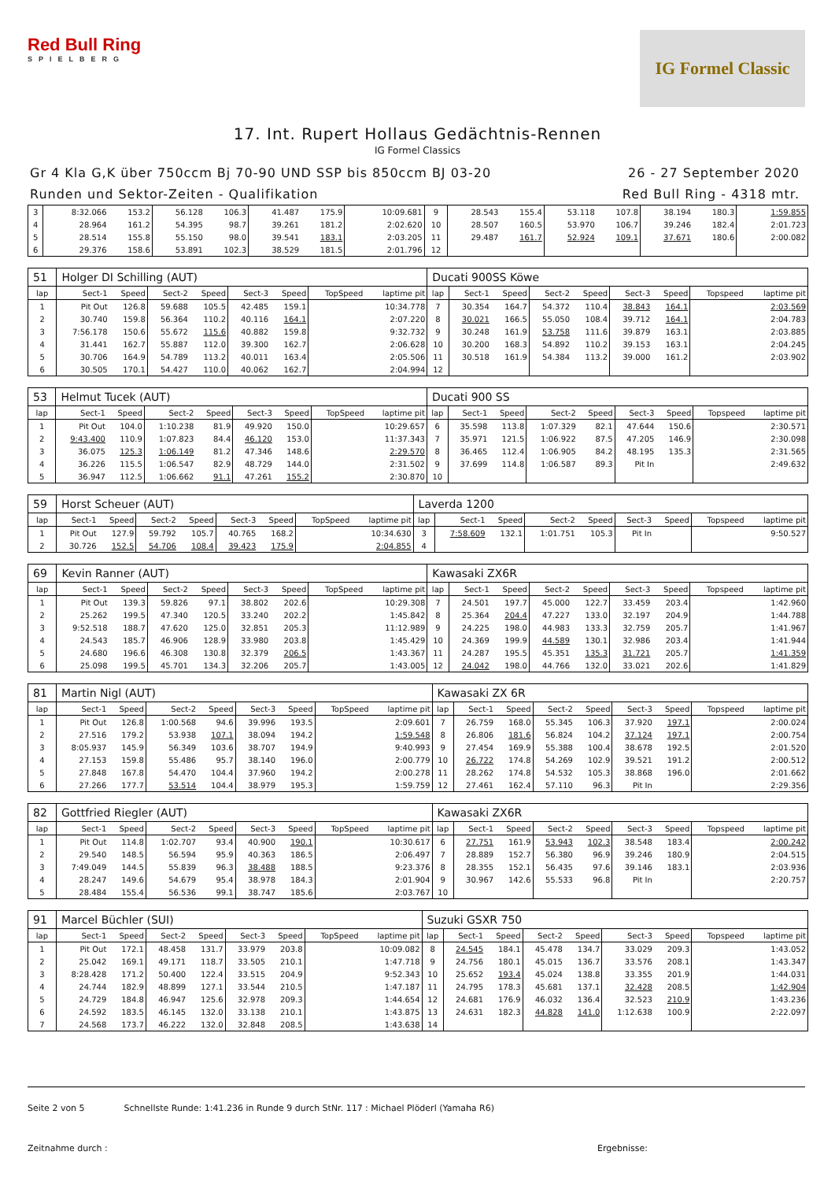Red Bull Ring
SPIELBERG
IG Formel Classic
17. Int. Rupert Hollaus Gedächtnis-Rennen
IG Formel Classics
Gr 4 Kla G,K über 750ccm Bj 70-90 UND SSP bis 850ccm BJ 03-20
Runden und Sektor-Zeiten - Qualifikation
26 - 27 September 2020
Red Bull Ring - 4318 mtr.
| 3 | 8:32.066 | 153.2 | 56.128 | 106.3 | 41.487 | 175.9 | | 10:09.681 | 9 | 28.543 | 155.4 | 53.118 | 107.8 | 38.194 | 180.3 | | 1:59.855 |
| 4 | 28.964 | 161.2 | 54.395 | 98.7 | 39.261 | 181.2 | | 2:02.620 | 10 | 28.507 | 160.5 | 53.970 | 106.7 | 39.246 | 182.4 | | 2:01.723 |
| 5 | 28.514 | 155.8 | 55.150 | 98.0 | 39.541 | 183.1 | | 2:03.205 | 11 | 29.487 | 161.7 | 52.924 | 109.1 | 37.671 | 180.6 | | 2:00.082 |
| 6 | 29.376 | 158.6 | 53.891 | 102.3 | 38.529 | 181.5 | | 2:01.796 | 12 | | | | | | | | |
| 51 | Holger DI Schilling (AUT) | | | | | | | | Ducati 900SS Köwe | | | | | | | | |
| lap | Sect-1 | Speed | Sect-2 | Speed | Sect-3 | Speed | TopSpeed | laptime pit | lap | Sect-1 | Speed | Sect-2 | Speed | Sect-3 | Speed | Topspeed | laptime pit |
| 1 | Pit Out | 126.8 | 59.688 | 105.5 | 42.485 | 159.1 | | 10:34.778 | 7 | 30.354 | 164.7 | 54.372 | 110.4 | 38.843 | 164.1 | | 2:03.569 |
| 2 | 30.740 | 159.8 | 56.364 | 110.2 | 40.116 | 164.1 | | 2:07.220 | 8 | 30.021 | 166.5 | 55.050 | 108.4 | 39.712 | 164.1 | | 2:04.783 |
| 3 | 7:56.178 | 150.6 | 55.672 | 115.6 | 40.882 | 159.8 | | 9:32.732 | 9 | 30.248 | 161.9 | 53.758 | 111.6 | 39.879 | 163.1 | | 2:03.885 |
| 4 | 31.441 | 162.7 | 55.887 | 112.0 | 39.300 | 162.7 | | 2:06.628 | 10 | 30.200 | 168.3 | 54.892 | 110.2 | 39.153 | 163.1 | | 2:04.245 |
| 5 | 30.706 | 164.9 | 54.789 | 113.2 | 40.011 | 163.4 | | 2:05.506 | 11 | 30.518 | 161.9 | 54.384 | 113.2 | 39.000 | 161.2 | | 2:03.902 |
| 6 | 30.505 | 170.1 | 54.427 | 110.0 | 40.062 | 162.7 | | 2:04.994 | 12 | | | | | | | | |
| 53 | Helmut Tucek (AUT) | | | | | | | | Ducati 900 SS | | | | | | | | |
| lap | Sect-1 | Speed | Sect-2 | Speed | Sect-3 | Speed | TopSpeed | laptime pit | lap | Sect-1 | Speed | Sect-2 | Speed | Sect-3 | Speed | Topspeed | laptime pit |
| 1 | Pit Out | 104.0 | 1:10.238 | 81.9 | 49.920 | 150.0 | | 10:29.657 | 6 | 35.598 | 113.8 | 1:07.329 | 82.1 | 47.644 | 150.6 | | 2:30.571 |
| 2 | 9:43.400 | 110.9 | 1:07.823 | 84.4 | 46.120 | 153.0 | | 11:37.343 | 7 | 35.971 | 121.5 | 1:06.922 | 87.5 | 47.205 | 146.9 | | 2:30.098 |
| 3 | 36.075 | 125.3 | 1:06.149 | 81.2 | 47.346 | 148.6 | | 2:29.570 | 8 | 36.465 | 112.4 | 1:06.905 | 84.2 | 48.195 | 135.3 | | 2:31.565 |
| 4 | 36.226 | 115.5 | 1:06.547 | 82.9 | 48.729 | 144.0 | | 2:31.502 | 9 | 37.699 | 114.8 | 1:06.587 | 89.3 | Pit In | | | 2:49.632 |
| 5 | 36.947 | 112.5 | 1:06.662 | 91.1 | 47.261 | 155.2 | | 2:30.870 | 10 | | | | | | | | |
| 59 | Horst Scheuer (AUT) | | | | | | | | Laverda 1200 | | | | | | | | |
| lap | Sect-1 | Speed | Sect-2 | Speed | Sect-3 | Speed | TopSpeed | laptime pit | lap | Sect-1 | Speed | Sect-2 | Speed | Sect-3 | Speed | Topspeed | laptime pit |
| 1 | Pit Out | 127.9 | 59.792 | 105.7 | 40.765 | 168.2 | | 10:34.630 | 3 | 7:58.609 | 132.1 | 1:01.751 | 105.3 | Pit In | | | 9:50.527 |
| 2 | 30.726 | 152.5 | 54.706 | 108.4 | 39.423 | 175.9 | | 2:04.855 | 4 | | | | | | | | |
| 69 | Kevin Ranner (AUT) | | | | | | | | Kawasaki ZX6R | | | | | | | | |
| lap | Sect-1 | Speed | Sect-2 | Speed | Sect-3 | Speed | TopSpeed | laptime pit | lap | Sect-1 | Speed | Sect-2 | Speed | Sect-3 | Speed | Topspeed | laptime pit |
| 1 | Pit Out | 139.3 | 59.826 | 97.1 | 38.802 | 202.6 | | 10:29.308 | 7 | 24.501 | 197.7 | 45.000 | 122.7 | 33.459 | 203.4 | | 1:42.960 |
| 2 | 25.262 | 199.5 | 47.340 | 120.5 | 33.240 | 202.2 | | 1:45.842 | 8 | 25.364 | 204.4 | 47.227 | 133.0 | 32.197 | 204.9 | | 1:44.788 |
| 3 | 9:52.518 | 188.7 | 47.620 | 125.0 | 32.851 | 205.3 | | 11:12.989 | 9 | 24.225 | 198.0 | 44.983 | 133.3 | 32.759 | 205.7 | | 1:41.967 |
| 4 | 24.543 | 185.7 | 46.906 | 128.9 | 33.980 | 203.8 | | 1:45.429 | 10 | 24.369 | 199.9 | 44.589 | 130.1 | 32.986 | 203.4 | | 1:41.944 |
| 5 | 24.680 | 196.6 | 46.308 | 130.8 | 32.379 | 206.5 | | 1:43.367 | 11 | 24.287 | 195.5 | 45.351 | 135.3 | 31.721 | 205.7 | | 1:41.359 |
| 6 | 25.098 | 199.5 | 45.701 | 134.3 | 32.206 | 205.7 | | 1:43.005 | 12 | 24.042 | 198.0 | 44.766 | 132.0 | 33.021 | 202.6 | | 1:41.829 |
| 81 | Martin Nigl (AUT) | | | | | | | | Kawasaki ZX 6R | | | | | | | | |
| lap | Sect-1 | Speed | Sect-2 | Speed | Sect-3 | Speed | TopSpeed | laptime pit | lap | Sect-1 | Speed | Sect-2 | Speed | Sect-3 | Speed | Topspeed | laptime pit |
| 1 | Pit Out | 126.8 | 1:00.568 | 94.6 | 39.996 | 193.5 | | 2:09.601 | 7 | 26.759 | 168.0 | 55.345 | 106.3 | 37.920 | 197.1 | | 2:00.024 |
| 2 | 27.516 | 179.2 | 53.938 | 107.1 | 38.094 | 194.2 | | 1:59.548 | 8 | 26.806 | 181.6 | 56.824 | 104.2 | 37.124 | 197.1 | | 2:00.754 |
| 3 | 8:05.937 | 145.9 | 56.349 | 103.6 | 38.707 | 194.9 | | 9:40.993 | 9 | 27.454 | 169.9 | 55.388 | 100.4 | 38.678 | 192.5 | | 2:01.520 |
| 4 | 27.153 | 159.8 | 55.486 | 95.7 | 38.140 | 196.0 | | 2:00.779 | 10 | 26.722 | 174.8 | 54.269 | 102.9 | 39.521 | 191.2 | | 2:00.512 |
| 5 | 27.848 | 167.8 | 54.470 | 104.4 | 37.960 | 194.2 | | 2:00.278 | 11 | 28.262 | 174.8 | 54.532 | 105.3 | 38.868 | 196.0 | | 2:01.662 |
| 6 | 27.266 | 177.7 | 53.514 | 104.4 | 38.979 | 195.3 | | 1:59.759 | 12 | 27.461 | 162.4 | 57.110 | 96.3 | Pit In | | | 2:29.356 |
| 82 | Gottfried Riegler (AUT) | | | | | | | | Kawasaki ZX6R | | | | | | | | |
| lap | Sect-1 | Speed | Sect-2 | Speed | Sect-3 | Speed | TopSpeed | laptime pit | lap | Sect-1 | Speed | Sect-2 | Speed | Sect-3 | Speed | Topspeed | laptime pit |
| 1 | Pit Out | 114.8 | 1:02.707 | 93.4 | 40.900 | 190.1 | | 10:30.617 | 6 | 27.751 | 161.9 | 53.943 | 102.3 | 38.548 | 183.4 | | 2:00.242 |
| 2 | 29.540 | 148.5 | 56.594 | 95.9 | 40.363 | 186.5 | | 2:06.497 | 7 | 28.889 | 152.7 | 56.380 | 96.9 | 39.246 | 180.9 | | 2:04.515 |
| 3 | 7:49.049 | 144.5 | 55.839 | 96.3 | 38.488 | 188.5 | | 9:23.376 | 8 | 28.355 | 152.1 | 56.435 | 97.6 | 39.146 | 183.1 | | 2:03.936 |
| 4 | 28.247 | 149.6 | 54.679 | 95.4 | 38.978 | 184.3 | | 2:01.904 | 9 | 30.967 | 142.6 | 55.533 | 96.8 | Pit In | | | 2:20.757 |
| 5 | 28.484 | 155.4 | 56.536 | 99.1 | 38.747 | 185.6 | | 2:03.767 | 10 | | | | | | | | |
| 91 | Marcel Büchler (SUI) | | | | | | | | Suzuki GSXR 750 | | | | | | | | |
| lap | Sect-1 | Speed | Sect-2 | Speed | Sect-3 | Speed | TopSpeed | laptime pit | lap | Sect-1 | Speed | Sect-2 | Speed | Sect-3 | Speed | Topspeed | laptime pit |
| 1 | Pit Out | 172.1 | 48.458 | 131.7 | 33.979 | 203.8 | | 10:09.082 | 8 | 24.545 | 184.1 | 45.478 | 134.7 | 33.029 | 209.3 | | 1:43.052 |
| 2 | 25.042 | 169.1 | 49.171 | 118.7 | 33.505 | 210.1 | | 1:47.718 | 9 | 24.756 | 180.1 | 45.015 | 136.7 | 33.576 | 208.1 | | 1:43.347 |
| 3 | 8:28.428 | 171.2 | 50.400 | 122.4 | 33.515 | 204.9 | | 9:52.343 | 10 | 25.652 | 193.4 | 45.024 | 138.8 | 33.355 | 201.9 | | 1:44.031 |
| 4 | 24.744 | 182.9 | 48.899 | 127.1 | 33.544 | 210.5 | | 1:47.187 | 11 | 24.795 | 178.3 | 45.681 | 137.1 | 32.428 | 208.5 | | 1:42.904 |
| 5 | 24.729 | 184.8 | 46.947 | 125.6 | 32.978 | 209.3 | | 1:44.654 | 12 | 24.681 | 176.9 | 46.032 | 136.4 | 32.523 | 210.9 | | 1:43.236 |
| 6 | 24.592 | 183.5 | 46.145 | 132.0 | 33.138 | 210.1 | | 1:43.875 | 13 | 24.631 | 182.3 | 44.828 | 141.0 | 1:12.638 | 100.9 | | 2:22.097 |
| 7 | 24.568 | 173.7 | 46.222 | 132.0 | 32.848 | 208.5 | | 1:43.638 | 14 | | | | | | | | |
Seite 2 von 5 Schnellste Runde: 1:41.236 in Runde 9 durch StNr. 117 : Michael Plöderl (Yamaha R6)
Zeitnahme durch : Ergebnisse: